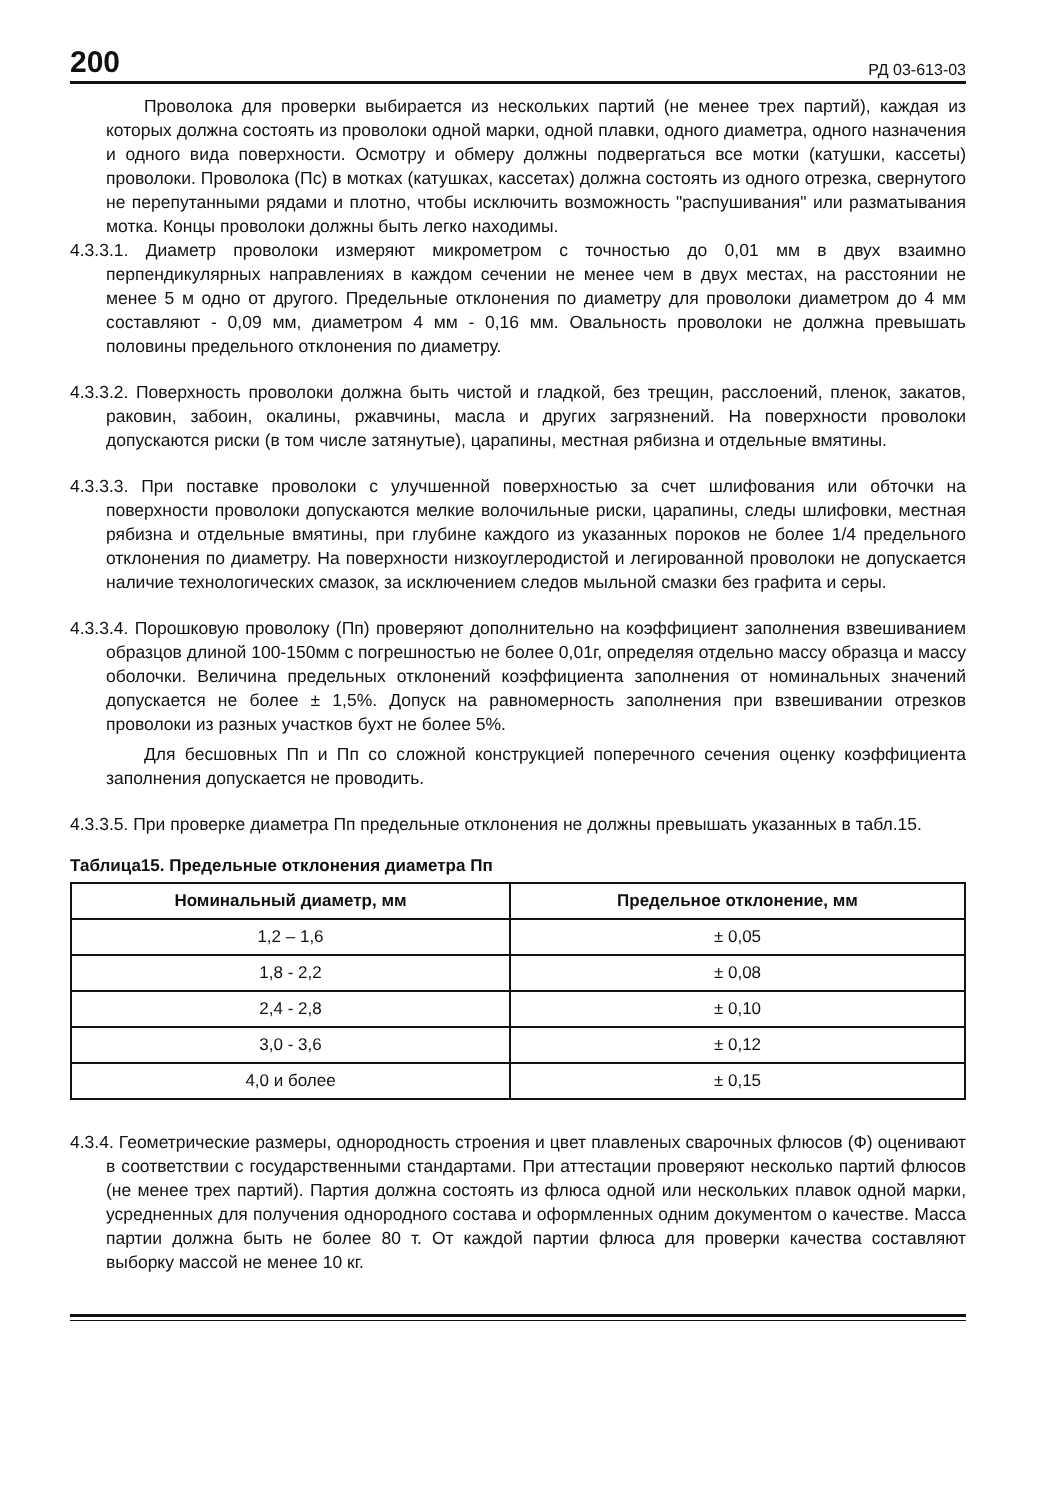200 РД 03-613-03
Проволока для проверки выбирается из нескольких партий (не менее трех партий), каждая из которых должна состоять из проволоки одной марки, одной плавки, одного диаметра, одного назначения и одного вида поверхности. Осмотру и обмеру должны подвергаться все мотки (катушки, кассеты) проволоки. Проволока (Пс) в мотках (катушках, кассетах) должна состоять из одного отрезка, свернутого не перепутанными рядами и плотно, чтобы исключить возможность "распушивания" или разматывания мотка. Концы проволоки должны быть легко находимы.
4.3.3.1. Диаметр проволоки измеряют микрометром с точностью до 0,01 мм в двух взаимно перпендикулярных направлениях в каждом сечении не менее чем в двух местах, на расстоянии не менее 5 м одно от другого. Предельные отклонения по диаметру для проволоки диаметром до 4 мм составляют - 0,09 мм, диаметром 4 мм - 0,16 мм. Овальность проволоки не должна превышать половины предельного отклонения по диаметру.
4.3.3.2. Поверхность проволоки должна быть чистой и гладкой, без трещин, расслоений, пленок, закатов, раковин, забоин, окалины, ржавчины, масла и других загрязнений. На поверхности проволоки допускаются риски (в том числе затянутые), царапины, местная рябизна и отдельные вмятины.
4.3.3.3. При поставке проволоки с улучшенной поверхностью за счет шлифования или обточки на поверхности проволоки допускаются мелкие волочильные риски, царапины, следы шлифовки, местная рябизна и отдельные вмятины, при глубине каждого из указанных пороков не более 1/4 предельного отклонения по диаметру. На поверхности низкоуглеродистой и легированной проволоки не допускается наличие технологических смазок, за исключением следов мыльной смазки без графита и серы.
4.3.3.4. Порошковую проволоку (Пп) проверяют дополнительно на коэффициент заполнения взвешиванием образцов длиной 100-150мм с погрешностью не более 0,01г, определяя отдельно массу образца и массу оболочки. Величина предельных отклонений коэффициента заполнения от номинальных значений допускается не более ± 1,5%. Допуск на равномерность заполнения при взвешивании отрезков проволоки из разных участков бухт не более 5%.
Для бесшовных Пп и Пп со сложной конструкцией поперечного сечения оценку коэффициента заполнения допускается не проводить.
4.3.3.5. При проверке диаметра Пп предельные отклонения не должны превышать указанных в табл.15.
Таблица15. Предельные отклонения диаметра Пп
| Номинальный диаметр, мм | Предельное отклонение, мм |
| --- | --- |
| 1,2 – 1,6 | ± 0,05 |
| 1,8 - 2,2 | ± 0,08 |
| 2,4 - 2,8 | ± 0,10 |
| 3,0 - 3,6 | ± 0,12 |
| 4,0 и более | ± 0,15 |
4.3.4. Геометрические размеры, однородность строения и цвет плавленых сварочных флюсов (Ф) оценивают в соответствии с государственными стандартами. При аттестации проверяют несколько партий флюсов (не менее трех партий). Партия должна состоять из флюса одной или нескольких плавок одной марки, усредненных для получения однородного состава и оформленных одним документом о качестве. Масса партии должна быть не более 80 т. От каждой партии флюса для проверки качества составляют выборку массой не менее 10 кг.